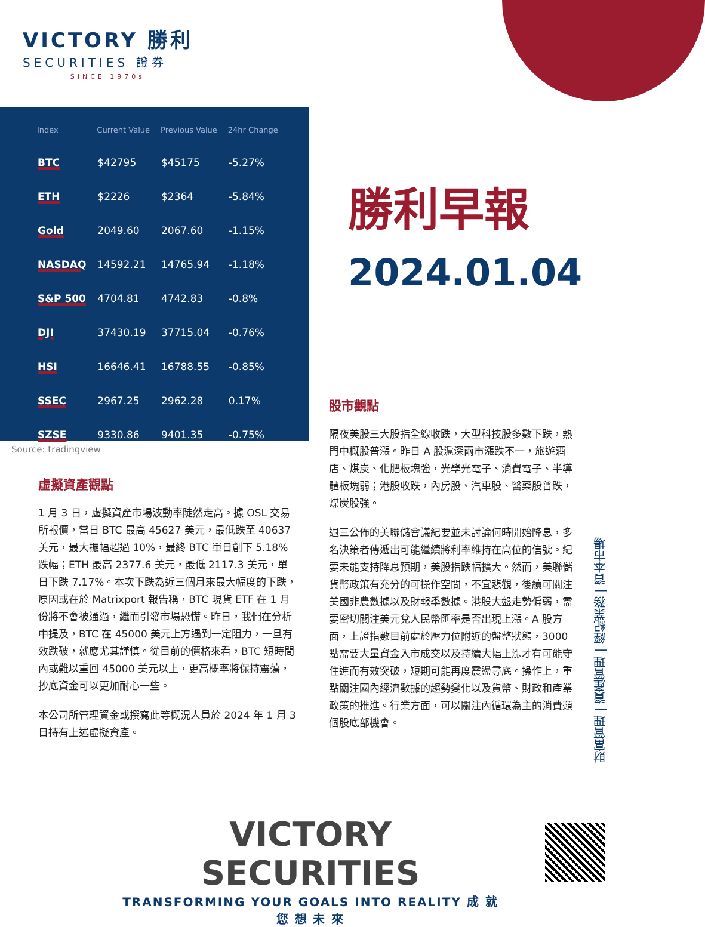VICTORY 勝利
SECURITIES 證券
SINCE 1970s
| Index | Current Value | Previous Value | 24hr Change |
| --- | --- | --- | --- |
| BTC | $42795 | $45175 | -5.27% |
| ETH | $2226 | $2364 | -5.84% |
| Gold | 2049.60 | 2067.60 | -1.15% |
| NASDAQ | 14592.21 | 14765.94 | -1.18% |
| S&P 500 | 4704.81 | 4742.83 | -0.8% |
| DJI | 37430.19 | 37715.04 | -0.76% |
| HSI | 16646.41 | 16788.55 | -0.85% |
| SSEC | 2967.25 | 2962.28 | 0.17% |
| SZSE | 9330.86 | 9401.35 | -0.75% |
Source: tradingview
勝利早報
2024.01.04
虛擬資產觀點
1 月 3 日，虛擬資產市場波動率陡然走高。據 OSL 交易所報價，當日 BTC 最高 45627 美元，最低跌至 40637 美元，最大振幅超過 10%，最終 BTC 單日創下 5.18%跌幅；ETH 最高 2377.6 美元，最低 2117.3 美元，單日下跌 7.17%。本次下跌為近三個月來最大幅度的下跌，原因或在於 Matrixport 報告稱，BTC 現貨 ETF 在 1 月份將不會被通過，繼而引發市場恐慌。昨日，我們在分析中提及，BTC 在 45000 美元上方遇到一定阻力，一旦有效跌破，就應尤其謹慎。從目前的價格來看，BTC 短時間內或難以重回 45000 美元以上，更高概率將保持震蕩，抄底資金可以更加耐心一些。
本公司所管理資金或撰寫此等概況人員於 2024 年 1 月 3 日持有上述虛擬資產。
股市觀點
隔夜美股三大股指全線收跌，大型科技股多數下跌，熱門中概股普漲。昨日 A 股滬深兩市漲跌不一，旅遊酒店、煤炭、化肥板塊強，光學光電子、消費電子、半導體板塊弱；港股收跌，內房股、汽車股、醫藥股普跌，煤炭股強。
週三公佈的美聯儲會議紀要並未討論何時開始降息，多名決策者傳遞出可能繼續將利率維持在高位的信號。紀要未能支持降息預期，美股指跌幅擴大。然而，美聯儲貨幣政策有充分的可操作空間，不宜悲觀，後續可關注美國非農數據以及財報季數據。港股大盤走勢偏弱，需要密切關注美元兌人民幣匯率是否出現上漲。A 股方面，上證指數目前處於壓力位附近的盤整狀態，3000 點需要大量資金入市成交以及持續大幅上漲才有可能守住進而有效突破，短期可能再度震盪尋底。操作上，重點關注國內經濟數據的趨勢變化以及貨幣、財政和產業政策的推進。行業方面，可以關注內循環為主的消費類個股底部機會。
財富管理 | 資產管理 | 經紀業務 | 資本市場
VICTORY SECURITIES
TRANSFORMING YOUR GOALS INTO REALITY 成 就 您 想 未 來